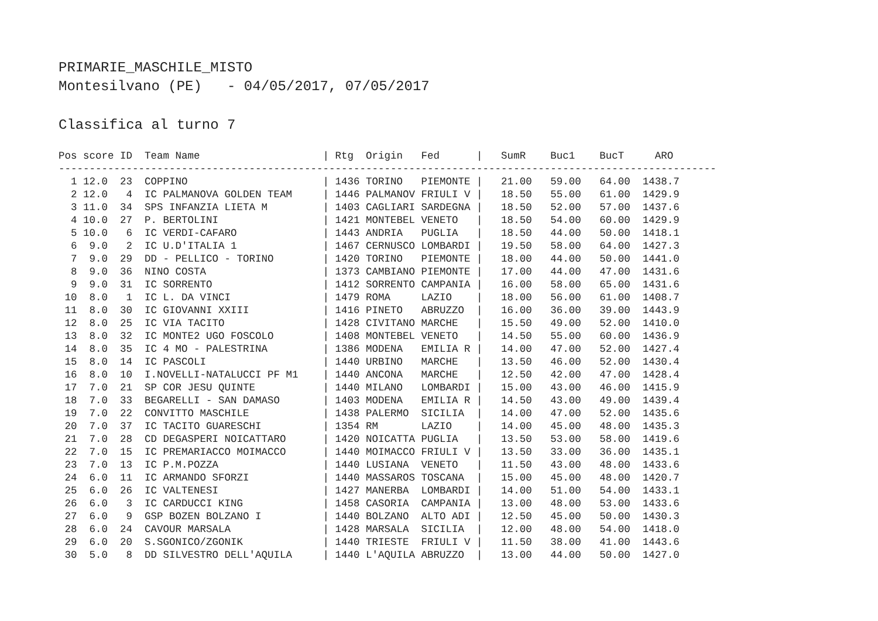PRIMARIE_MASCHILE_MISTO Montesilvano (PE) - 04/05/2017, 07/05/2017
Classifica al turno 7
| Pos score ID Team Name / Rtg Origin Fed / SumR Buc1 BucT ARO |
| --- |
| ----------------------------------------------------------------------------------------------------------- |
| 1 12.0 23 COPPINO / 1436 TORINO PIEMONTE / 21.00 59.00 64.00 1438.7 |
| 2 12.0 4 IC PALMANOVA GOLDEN TEAM / 1446 PALMANOV FRIULI V / 18.50 55.00 61.00 1429.9 |
| 3 11.0 34 SPS INFANZIA LIETA M / 1403 CAGLIARI SARDEGNA / 18.50 52.00 57.00 1437.6 |
| 4 10.0 27 P. BERTOLINI / 1421 MONTEBEL VENETO / 18.50 54.00 60.00 1429.9 |
| 5 10.0 6 IC VERDI-CAFARO / 1443 ANDRIA PUGLIA / 18.50 44.00 50.00 1418.1 |
| 6 9.0 2 IC U.D'ITALIA 1 / 1467 CERNUSCO LOMBARDI / 19.50 58.00 64.00 1427.3 |
| 7 9.0 29 DD - PELLICO - TORINO / 1420 TORINO PIEMONTE / 18.00 44.00 50.00 1441.0 |
| 8 9.0 36 NINO COSTA / 1373 CAMBIANO PIEMONTE / 17.00 44.00 47.00 1431.6 |
| 9 9.0 31 IC SORRENTO / 1412 SORRENTO CAMPANIA / 16.00 58.00 65.00 1431.6 |
| 10 8.0 1 IC L. DA VINCI / 1479 ROMA LAZIO / 18.00 56.00 61.00 1408.7 |
| 11 8.0 30 IC GIOVANNI XXIII / 1416 PINETO ABRUZZO / 16.00 36.00 39.00 1443.9 |
| 12 8.0 25 IC VIA TACITO / 1428 CIVITANO MARCHE / 15.50 49.00 52.00 1410.0 |
| 13 8.0 32 IC MONTE2 UGO FOSCOLO / 1408 MONTEBEL VENETO / 14.50 55.00 60.00 1436.9 |
| 14 8.0 35 IC 4 MO - PALESTRINA / 1386 MODENA EMILIA R / 14.00 47.00 52.00 1427.4 |
| 15 8.0 14 IC PASCOLI / 1440 URBINO MARCHE / 13.50 46.00 52.00 1430.4 |
| 16 8.0 10 I.NOVELLI-NATALUCCI PF M1 / 1440 ANCONA MARCHE / 12.50 42.00 47.00 1428.4 |
| 17 7.0 21 SP COR JESU QUINTE / 1440 MILANO LOMBARDI / 15.00 43.00 46.00 1415.9 |
| 18 7.0 33 BEGARELLI - SAN DAMASO / 1403 MODENA EMILIA R / 14.50 43.00 49.00 1439.4 |
| 19 7.0 22 CONVITTO MASCHILE / 1438 PALERMO SICILIA / 14.00 47.00 52.00 1435.6 |
| 20 7.0 37 IC TACITO GUARESCHI / 1354 RM LAZIO / 14.00 45.00 48.00 1435.3 |
| 21 7.0 28 CD DEGASPERI NOICATTARO / 1420 NOICATTA PUGLIA / 13.50 53.00 58.00 1419.6 |
| 22 7.0 15 IC PREMARIACCO MOIMACCO / 1440 MOIMACCO FRIULI V / 13.50 33.00 36.00 1435.1 |
| 23 7.0 13 IC P.M.POZZA / 1440 LUSIANA VENETO / 11.50 43.00 48.00 1433.6 |
| 24 6.0 11 IC ARMANDO SFORZI / 1440 MASSAROS TOSCANA / 15.00 45.00 48.00 1420.7 |
| 25 6.0 26 IC VALTENESI / 1427 MANERBA LOMBARDI / 14.00 51.00 54.00 1433.1 |
| 26 6.0 3 IC CARDUCCI KING / 1458 CASORIA CAMPANIA / 13.00 48.00 53.00 1433.6 |
| 27 6.0 9 GSP BOZEN BOLZANO I / 1440 BOLZANO ALTO ADI / 12.50 45.00 50.00 1430.3 |
| 28 6.0 24 CAVOUR MARSALA / 1428 MARSALA SICILIA / 12.00 48.00 54.00 1418.0 |
| 29 6.0 20 S.SGONICO/ZGONIK / 1440 TRIESTE FRIULI V / 11.50 38.00 41.00 1443.6 |
| 30 5.0 8 DD SILVESTRO DELL'AQUILA / 1440 L'AQUILA ABRUZZO / 13.00 44.00 50.00 1427.0 |